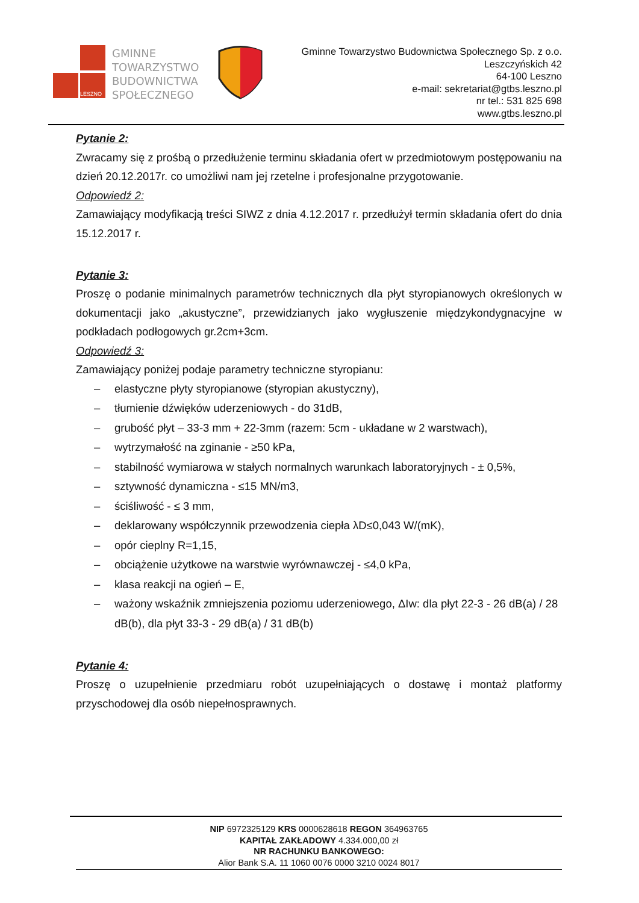LESZNO
GMINNE
TOWARZYSTWO
BUDOWNICTWA
SPOŁECZNEGO
Gminne Towarzystwo Budownictwa Społecznego Sp. z o.o.
Leszczyńskich 42
64-100 Leszno
e-mail: sekretariat@gtbs.leszno.pl
nr tel.: 531 825 698
www.gtbs.leszno.pl
Pytanie 2:
Zwracamy się z prośbą o przedłużenie terminu składania ofert w przedmiotowym postępowaniu na dzień 20.12.2017r. co umożliwi nam jej rzetelne i profesjonalne przygotowanie.
Odpowiedź 2:
Zamawiający modyfikacją treści SIWZ z dnia 4.12.2017 r. przedłużył termin składania ofert do dnia 15.12.2017 r.
Pytanie 3:
Proszę o podanie minimalnych parametrów technicznych dla płyt styropianowych określonych w dokumentacji jako „akustyczne”, przewidzianych jako wygłuszenie międzykondygnacyjne w podkładach podłogowych gr.2cm+3cm.
Odpowiedź 3:
Zamawiający poniżej podaje parametry techniczne styropianu:
– elastyczne płyty styropianowe (styropian akustyczny),
– tłumienie dźwięków uderzeniowych - do 31dB,
– grubość płyt – 33-3 mm + 22-3mm (razem: 5cm - układane w 2 warstwach),
– wytrzymałość na zginanie - ≥50 kPa,
– stabilność wymiarowa w stałych normalnych warunkach laboratoryjnych - ± 0,5%,
– sztywność dynamiczna - ≤15 MN/m3,
– ściśliwość - ≤ 3 mm,
– deklarowany współczynnik przewodzenia ciepła λD≤0,043 W/(mK),
– opór cieplny R=1,15,
– obciążenie użytkowe na warstwie wyrównawczej - ≤4,0 kPa,
– klasa reakcji na ogień – E,
– ważony wskaźnik zmniejszenia poziomu uderzeniowego, ΔIw: dla płyt 22-3 - 26 dB(a) / 28 dB(b), dla płyt 33-3 - 29 dB(a) / 31 dB(b)
Pytanie 4:
Proszę o uzupełnienie przedmiaru robót uzupełniających o dostawę i montaż platformy przyschodowej dla osób niepełnosprawnych.
NIP 6972325129 KRS 0000628618 REGON 364963765
KAPITAŁ ZAKŁADOWY 4.334.000,00 zł
NR RACHUNKU BANKOWEGO:
Alior Bank S.A. 11 1060 0076 0000 3210 0024 8017